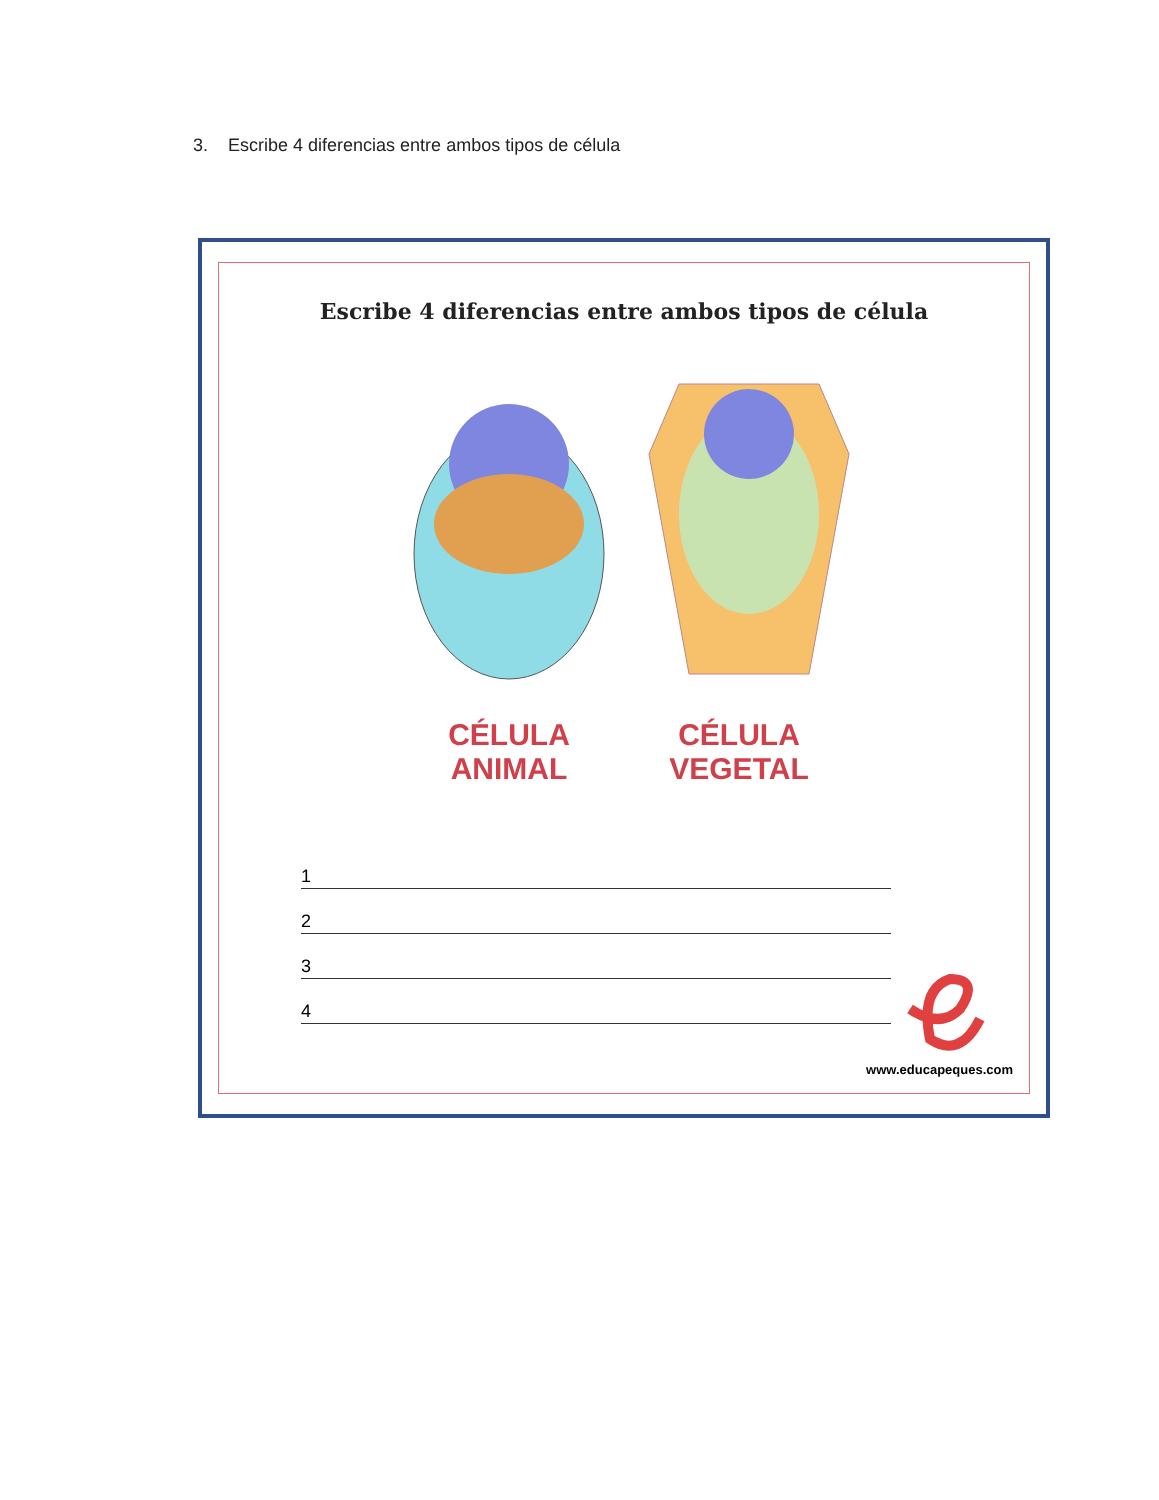3. Escribe 4 diferencias entre ambos tipos de célula
Escribe 4 diferencias entre ambos tipos de célula
CÉLULA ANIMAL CÉLULA VEGETAL
1
2
3
4
www.educapeques.com